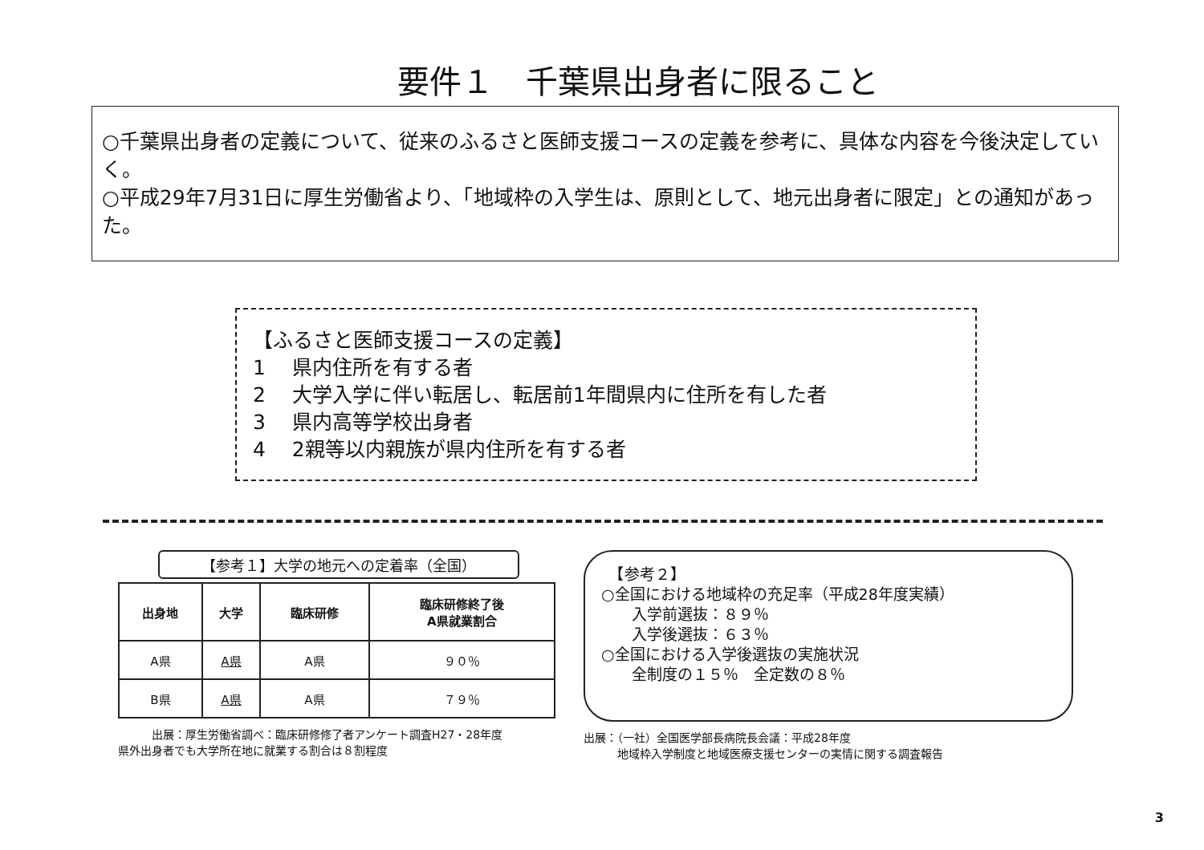要件１　千葉県出身者に限ること
○千葉県出身者の定義について、従来のふるさと医師支援コースの定義を参考に、具体な内容を今後決定していく。
○平成29年7月31日に厚生労働省より、「地域枠の入学生は、原則として、地元出身者に限定」との通知があった。
【ふるさと医師支援コースの定義】
1　 県内住所を有する者
2　 大学入学に伴い転居し、転居前1年間県内に住所を有した者
3　 県内高等学校出身者
4　 2親等以内親族が県内住所を有する者
【参考１】大学の地元への定着率（全国）
| 出身地 | 大学 | 臨床研修 | 臨床研修終了後 A県就業割合 |
| --- | --- | --- | --- |
| A県 | A県 | A県 | ９０％ |
| B県 | A県 | A県 | ７９％ |
　　　出展：厚生労働省調べ：臨床研修修了者アンケート調査H27・28年度
県外出身者でも大学所在地に就業する割合は８割程度
　【参考２】
○全国における地域枠の充足率（平成28年度実績）
　　入学前選抜：８９％
　　入学後選抜：６３％
○全国における入学後選抜の実施状況
　　全制度の１５％　全定数の８％
出展：（一社）全国医学部長病院長会議：平成28年度
　　　地域枠入学制度と地域医療支援センターの実情に関する調査報告
3